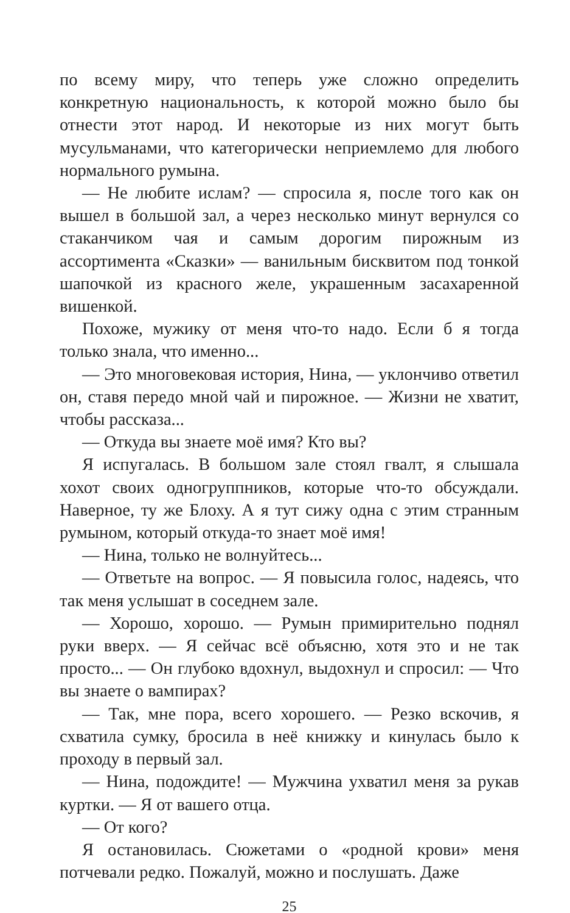по всему миру, что теперь уже сложно определить конкретную национальность, к которой можно было бы отнести этот народ. И некоторые из них могут быть мусульманами, что категорически неприемлемо для любого нормального румына.
— Не любите ислам? — спросила я, после того как он вышел в большой зал, а через несколько минут вернулся со стаканчиком чая и самым дорогим пирожным из ассортимента «Сказки» — ванильным бисквитом под тонкой шапочкой из красного желе, украшенным засахаренной вишенкой.
Похоже, мужику от меня что-то надо. Если б я тогда только знала, что именно...
— Это многовековая история, Нина, — уклончиво ответил он, ставя передо мной чай и пирожное. — Жизни не хватит, чтобы рассказа...
— Откуда вы знаете моё имя? Кто вы?
Я испугалась. В большом зале стоял гвалт, я слышала хохот своих одногруппников, которые что-то обсуждали. Наверное, ту же Блоху. А я тут сижу одна с этим странным румыном, который откуда-то знает моё имя!
— Нина, только не волнуйтесь...
— Ответьте на вопрос. — Я повысила голос, надеясь, что так меня услышат в соседнем зале.
— Хорошо, хорошо. — Румын примирительно поднял руки вверх. — Я сейчас всё объясню, хотя это и не так просто... — Он глубоко вдохнул, выдохнул и спросил: — Что вы знаете о вампирах?
— Так, мне пора, всего хорошего. — Резко вскочив, я схватила сумку, бросила в неё книжку и кинулась было к проходу в первый зал.
— Нина, подождите! — Мужчина ухватил меня за рукав куртки. — Я от вашего отца.
— От кого?
Я остановилась. Сюжетами о «родной крови» меня потчевали редко. Пожалуй, можно и послушать. Даже
25